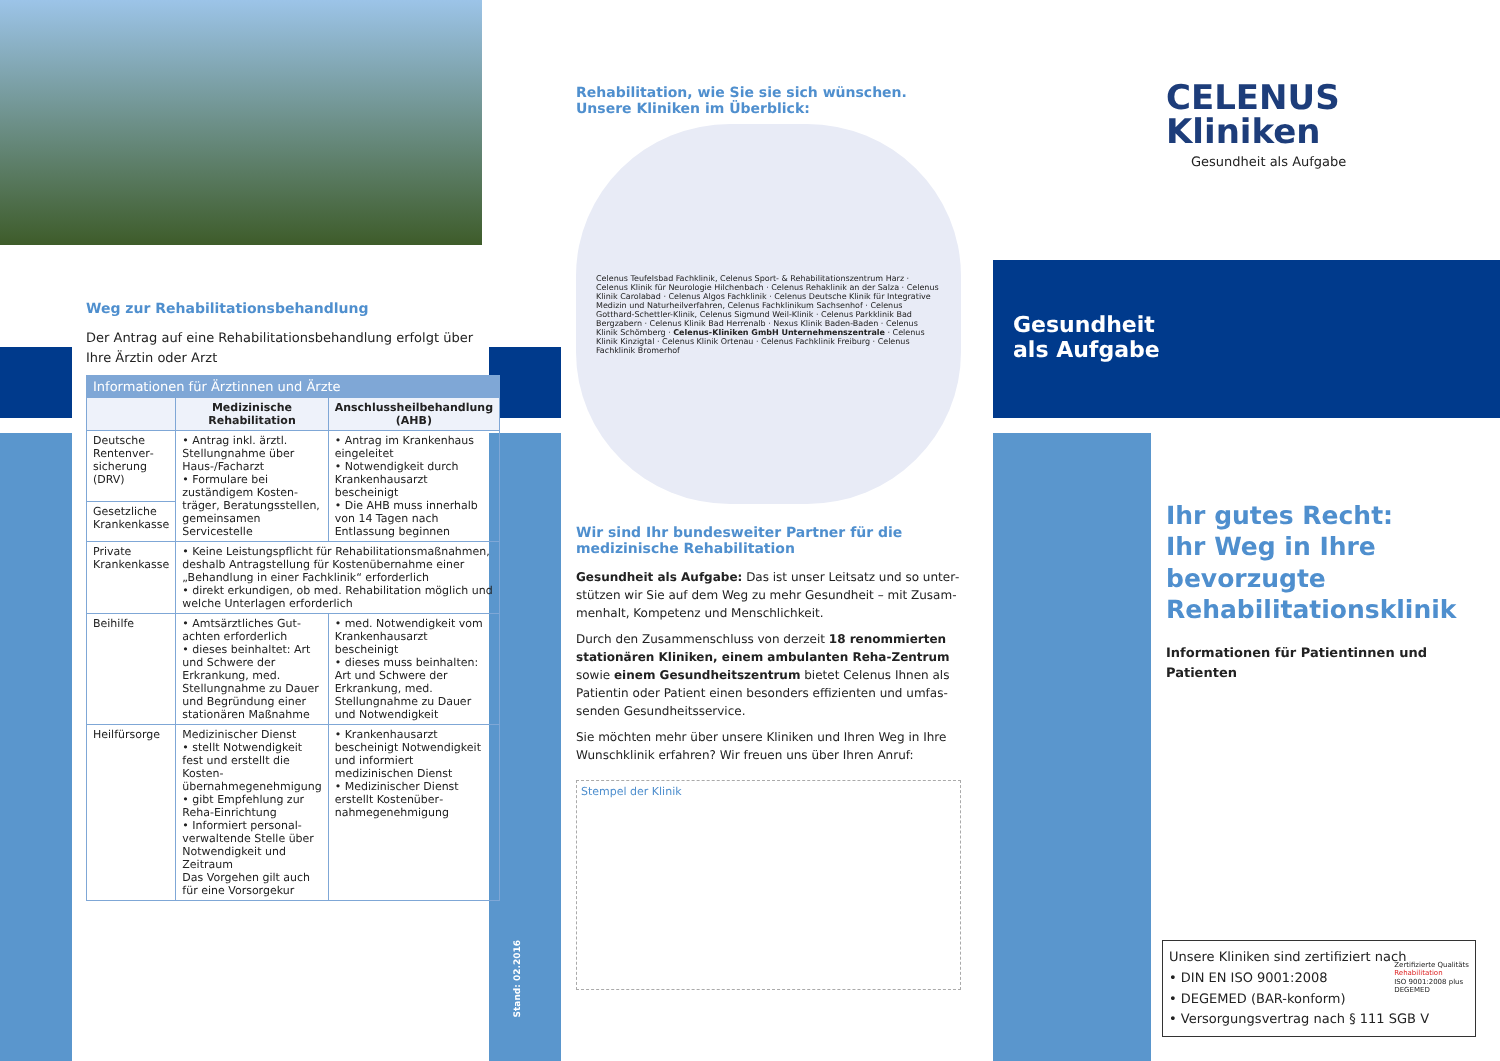Weg zur Rehabilitationsbehandlung
Der Antrag auf eine Rehabilitationsbehandlung erfolgt über Ihre Ärztin oder Arzt
| Informationen für Ärztinnen und Ärzte | | |
| --- | --- | --- |
| | Medizinische Rehabilitation | Anschlussheilbehandlung (AHB) |
| Deutsche Rentenver­sicherung (DRV) | • Antrag inkl. ärztl. Stellungnahme über Haus-/Facharzt • Formulare bei zuständigem Kosten­träger, Beratungsstellen, gemeinsamen Servicestelle | • Antrag im Kranken­haus eingeleitet • Notwendigkeit durch Krankenhausarzt bescheinigt • Die AHB muss inner­halb von 14 Tagen nach Entlassung beginnen |
| Gesetzliche Krankenkasse | | |
| Private Krankenkasse | • Keine Leistungspflicht für Rehabilitationsmaßnahmen, deshalb Antragstellung für Kostenübernahme einer „Behandlung in einer Fachklinik“ erforderlich • direkt erkundigen, ob med. Rehabilitation möglich und welche Unterlagen erforderlich | |
| Beihilfe | • Amtsärztliches Gut­achten erforderlich • dieses beinhaltet: Art und Schwere der Erkrankung, med. Stellungnahme zu Dauer und Begründung einer stationären Maßnahme | • med. Notwendigkeit vom Krankenhausarzt bescheinigt • dieses muss be­inhalten: Art und Schwere der Erkrankung, med. Stellungnahme zu Dauer und Notwendigkeit |
| Heilfürsorge | Medizinischer Dienst • stellt Notwendigkeit fest und erstellt die Kosten­übernahmegenehmigung • gibt Empfehlung zur Reha-Einrichtung • Informiert personal­verwaltende Stelle über Notwendigkeit und Zeitraum Das Vorgehen gilt auch für eine Vorsorgekur | • Krankenhausarzt bescheinigt Notwendig­keit und informiert medizinischen Dienst • Medizinischer Dienst erstellt Kostenüber­nahmegenehmigung |
Stand: 02.2016
Rehabilitation, wie Sie sie sich wünschen.
Unsere Kliniken im Überblick:
Celenus Teufelsbad Fachklinik, Celenus Sport- & Rehabilitationszentrum Harz · Celenus Klinik für Neurologie Hilchenbach · Celenus Rehaklinik an der Salza · Celenus Klinik Carolabad · Celenus Algos Fachklinik · Celenus Deutsche Klinik für Integrative Medizin und Naturheilverfahren, Celenus Fachklinikum Sachsenhof · Celenus Gotthard-Schettler-Klinik, Celenus Sigmund Weil-Klinik · Celenus Parkklinik Bad Bergzabern · Celenus Klinik Bad Herrenalb · Nexus Klinik Baden-Baden · Celenus Klinik Schömberg · Celenus-Kliniken GmbH Unternehmenszentrale · Celenus Klinik Kinzigtal · Celenus Klinik Ortenau · Celenus Fachklinik Freiburg · Celenus Fachklinik Bromerhof
Wir sind Ihr bundesweiter Partner für die medizinische Rehabilitation
Gesundheit als Aufgabe: Das ist unser Leitsatz und so unter­stützen wir Sie auf dem Weg zu mehr Gesundheit – mit Zusam­menhalt, Kompetenz und Menschlichkeit.
Durch den Zusammenschluss von derzeit 18 renommierten stationären Kliniken, einem ambulanten Reha-Zentrum sowie einem Gesundheitszentrum bietet Celenus Ihnen als Patientin oder Patient einen besonders effizienten und umfas­senden Gesundheitsservice.
Sie möchten mehr über unsere Kliniken und Ihren Weg in Ihre Wunschklinik erfahren? Wir freuen uns über Ihren Anruf:
Stempel der Klinik
CELENUS
Kliniken
Gesundheit als Aufgabe
Gesundheit
als Aufgabe
Ihr gutes Recht:
Ihr Weg in Ihre bevorzugte Rehabilitationsklinik
Informationen für Patientinnen und Patienten
Unsere Kliniken sind zertifiziert nach
• DIN EN ISO 9001:2008
• DEGEMED (BAR-konform)
• Versorgungsvertrag nach § 111 SGB V
Zertifizierte Qualitäts
Rehabilitation
ISO 9001:2008 plus
DEGEMED